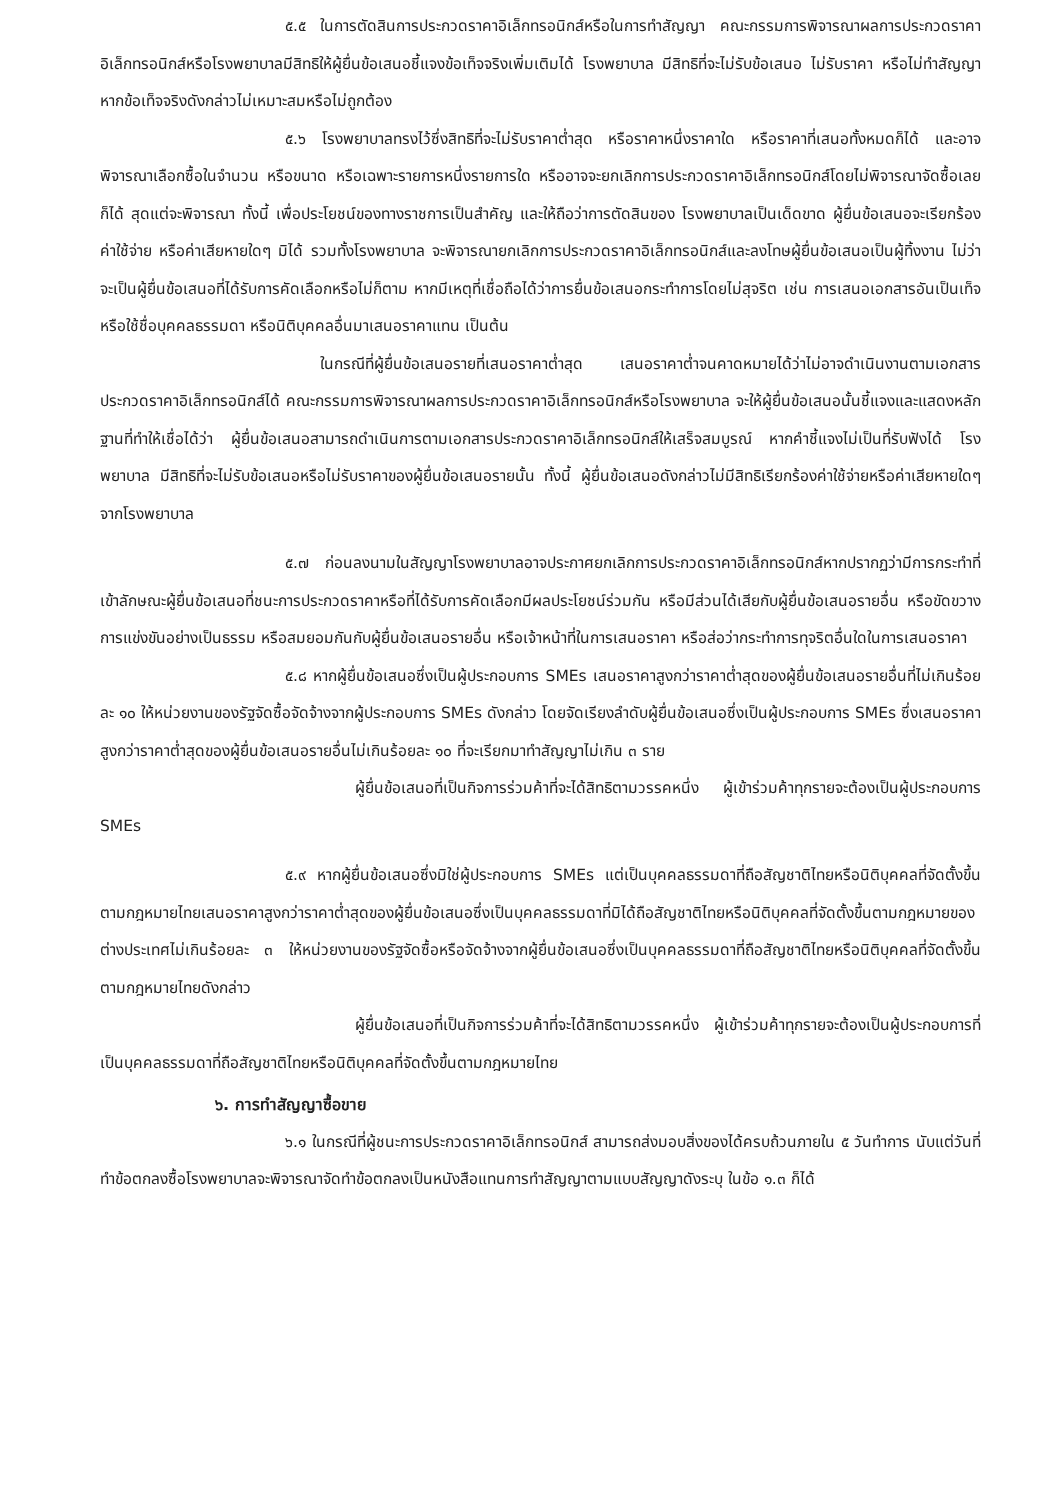๕.๕ ในการตัดสินการประกวดราคาอิเล็กทรอนิกส์หรือในการทำสัญญา คณะกรรมการพิจารณาผลการประกวดราคาอิเล็กทรอนิกส์หรือโรงพยาบาลมีสิทธิให้ผู้ยื่นข้อเสนอชี้แจงข้อเท็จจริงเพิ่มเติมได้ โรงพยาบาล มีสิทธิที่จะไม่รับข้อเสนอ ไม่รับราคา หรือไม่ทำสัญญา หากข้อเท็จจริงดังกล่าวไม่เหมาะสมหรือไม่ถูกต้อง
๕.๖ โรงพยาบาลทรงไว้ซึ่งสิทธิที่จะไม่รับราคาต่ำสุด หรือราคาหนึ่งราคาใด หรือราคาที่เสนอทั้งหมดก็ได้ และอาจพิจารณาเลือกซื้อในจำนวน หรือขนาด หรือเฉพาะรายการหนึ่งรายการใด หรืออาจจะยกเลิกการประกวดราคาอิเล็กทรอนิกส์โดยไม่พิจารณาจัดซื้อเลยก็ได้ สุดแต่จะพิจารณา ทั้งนี้ เพื่อประโยชน์ของทางราชการเป็นสำคัญ และให้ถือว่าการตัดสินของ โรงพยาบาลเป็นเด็ดขาด ผู้ยื่นข้อเสนอจะเรียกร้องค่าใช้จ่าย หรือค่าเสียหายใดๆ มิได้ รวมทั้งโรงพยาบาล จะพิจารณายกเลิกการประกวดราคาอิเล็กทรอนิกส์และลงโทษผู้ยื่นข้อเสนอเป็นผู้ทิ้งงาน ไม่ว่าจะเป็นผู้ยื่นข้อเสนอที่ได้รับการคัดเลือกหรือไม่ก็ตาม หากมีเหตุที่เชื่อถือได้ว่าการยื่นข้อเสนอกระทำการโดยไม่สุจริต เช่น การเสนอเอกสารอันเป็นเท็จ หรือใช้ชื่อบุคคลธรรมดา หรือนิติบุคคลอื่นมาเสนอราคาแทน เป็นต้น
ในกรณีที่ผู้ยื่นข้อเสนอรายที่เสนอราคาต่ำสุด เสนอราคาต่ำจนคาดหมายได้ว่าไม่อาจดำเนินงานตามเอกสารประกวดราคาอิเล็กทรอนิกส์ได้ คณะกรรมการพิจารณาผลการประกวดราคาอิเล็กทรอนิกส์หรือโรงพยาบาล จะให้ผู้ยื่นข้อเสนอนั้นชี้แจงและแสดงหลักฐานที่ทำให้เชื่อได้ว่า ผู้ยื่นข้อเสนอสามารถดำเนินการตามเอกสารประกวดราคาอิเล็กทรอนิกส์ให้เสร็จสมบูรณ์ หากคำชี้แจงไม่เป็นที่รับฟังได้ โรงพยาบาล มีสิทธิที่จะไม่รับข้อเสนอหรือไม่รับราคาของผู้ยื่นข้อเสนอรายนั้น ทั้งนี้ ผู้ยื่นข้อเสนอดังกล่าวไม่มีสิทธิเรียกร้องค่าใช้จ่ายหรือค่าเสียหายใดๆ จากโรงพยาบาล
๕.๗ ก่อนลงนามในสัญญาโรงพยาบาลอาจประกาศยกเลิกการประกวดราคาอิเล็กทรอนิกส์หากปรากฏว่ามีการกระทำที่เข้าลักษณะผู้ยื่นข้อเสนอที่ชนะการประกวดราคาหรือที่ได้รับการคัดเลือกมีผลประโยชน์ร่วมกัน หรือมีส่วนได้เสียกับผู้ยื่นข้อเสนอรายอื่น หรือขัดขวางการแข่งขันอย่างเป็นธรรม หรือสมยอมกันกับผู้ยื่นข้อเสนอรายอื่น หรือเจ้าหน้าที่ในการเสนอราคา หรือส่อว่ากระทำการทุจริตอื่นใดในการเสนอราคา
๕.๘ หากผู้ยื่นข้อเสนอซึ่งเป็นผู้ประกอบการ SMEs เสนอราคาสูงกว่าราคาต่ำสุดของผู้ยื่นข้อเสนอรายอื่นที่ไม่เกินร้อยละ ๑๐ ให้หน่วยงานของรัฐจัดซื้อจัดจ้างจากผู้ประกอบการ SMEs ดังกล่าว โดยจัดเรียงลำดับผู้ยื่นข้อเสนอซึ่งเป็นผู้ประกอบการ SMEs ซึ่งเสนอราคาสูงกว่าราคาต่ำสุดของผู้ยื่นข้อเสนอรายอื่นไม่เกินร้อยละ ๑๐ ที่จะเรียกมาทำสัญญาไม่เกิน ๓ ราย
ผู้ยื่นข้อเสนอที่เป็นกิจการร่วมค้าที่จะได้สิทธิตามวรรคหนึ่ง ผู้เข้าร่วมค้าทุกรายจะต้องเป็นผู้ประกอบการ SMEs
๕.๙ หากผู้ยื่นข้อเสนอซึ่งมิใช่ผู้ประกอบการ SMEs แต่เป็นบุคคลธรรมดาที่ถือสัญชาติไทยหรือนิติบุคคลที่จัดตั้งขึ้นตามกฎหมายไทยเสนอราคาสูงกว่าราคาต่ำสุดของผู้ยื่นข้อเสนอซึ่งเป็นบุคคลธรรมดาที่มิได้ถือสัญชาติไทยหรือนิติบุคคลที่จัดตั้งขึ้นตามกฎหมายของต่างประเทศไม่เกินร้อยละ ๓ ให้หน่วยงานของรัฐจัดซื้อหรือจัดจ้างจากผู้ยื่นข้อเสนอซึ่งเป็นบุคคลธรรมดาที่ถือสัญชาติไทยหรือนิติบุคคลที่จัดตั้งขึ้นตามกฎหมายไทยดังกล่าว
ผู้ยื่นข้อเสนอที่เป็นกิจการร่วมค้าที่จะได้สิทธิตามวรรคหนึ่ง ผู้เข้าร่วมค้าทุกรายจะต้องเป็นผู้ประกอบการที่เป็นบุคคลธรรมดาที่ถือสัญชาติไทยหรือนิติบุคคลที่จัดตั้งขึ้นตามกฎหมายไทย
๖. การทำสัญญาซื้อขาย
๖.๑ ในกรณีที่ผู้ชนะการประกวดราคาอิเล็กทรอนิกส์ สามารถส่งมอบสิ่งของได้ครบถ้วนภายใน ๕ วันทำการ นับแต่วันที่ทำข้อตกลงซื้อโรงพยาบาลจะพิจารณาจัดทำข้อตกลงเป็นหนังสือแทนการทำสัญญาตามแบบสัญญาดังระบุ ในข้อ ๑.๓ ก็ได้